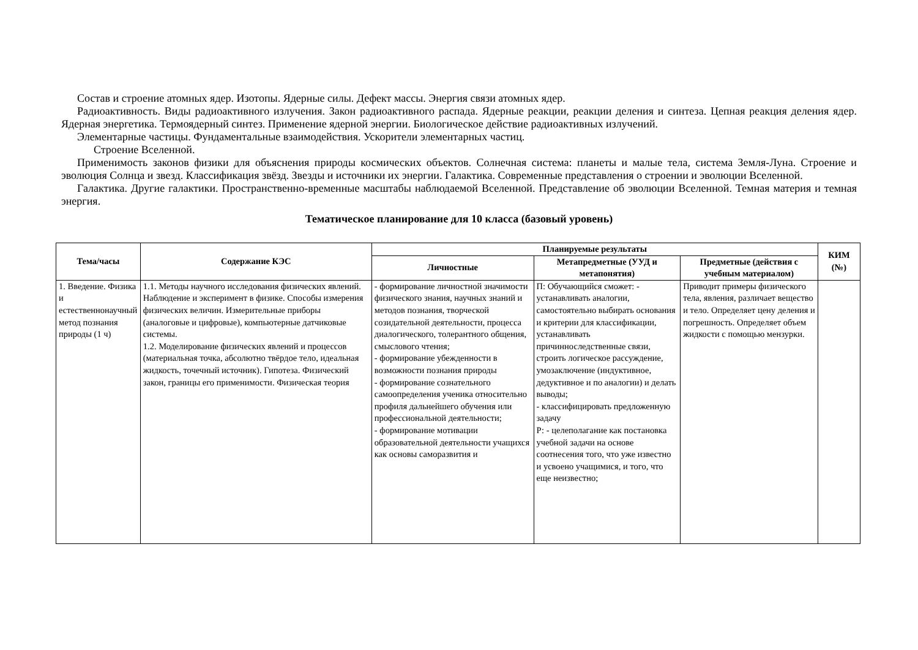Состав и строение атомных ядер. Изотопы. Ядерные силы. Дефект массы. Энергия связи атомных ядер.
Радиоактивность. Виды радиоактивного излучения. Закон радиоактивного распада. Ядерные реакции, реакции деления и синтеза. Цепная реакция деления ядер. Ядерная энергетика. Термоядерный синтез. Применение ядерной энергии. Биологическое действие радиоактивных излучений.
Элементарные частицы. Фундаментальные взаимодействия. Ускорители элементарных частиц.
Строение Вселенной.
Применимость законов физики для объяснения природы космических объектов. Солнечная система: планеты и малые тела, система Земля-Луна. Строение и эволюция Солнца и звезд. Классификация звёзд. Звезды и источники их энергии. Галактика. Современные представления о строении и эволюции Вселенной.
Галактика. Другие галактики. Пространственно-временные масштабы наблюдаемой Вселенной. Представление об эволюции Вселенной. Темная материя и темная энергия.
Тематическое планирование для 10 класса (базовый уровень)
| Тема/часы | Содержание КЭС | Планируемые результаты | | | КИМ (№) |
| --- | --- | --- | --- | --- | --- |
| | | Личностные | Метапредметные (УУД и метапонятия) | Предметные (действия с учебным материалом) | |
| 1. Введение. Физика и естественнонаучный метод познания природы (1 ч) | 1.1. Методы научного исследования физических явлений. Наблюдение и эксперимент в физике. Способы измерения физических величин. Измерительные приборы (аналоговые и цифровые), компьютерные датчиковые системы. 1.2. Моделирование физических явлений и процессов (материальная точка, абсолютно твёрдое тело, идеальная жидкость, точечный источник). Гипотеза. Физический закон, границы его применимости. Физическая теория | - формирование личностной значимости физического знания, научных знаний и методов познания, творческой созидательной деятельности, процесса диалогического, толерантного общения, смыслового чтения; - формирование убежденности в возможности познания природы - формирование сознательного самоопределения ученика относительно профиля дальнейшего обучения или профессиональной деятельности; - формирование мотивации образовательной деятельности учащихся как основы саморазвития и | П: Обучающийся сможет: - устанавливать аналогии, самостоятельно выбирать основания и критерии для классификации, устанавливать причинноследственные связи, строить логическое рассуждение, умозаключение (индуктивное, дедуктивное и по аналогии) и делать выводы; - классифицировать предложенную задачу Р: - целеполагание как постановка учебной задачи на основе соотнесения того, что уже известно и усвоено учащимися, и того, что еще неизвестно; | Приводит примеры физического тела, явления, различает вещество и тело. Определяет цену деления и погрешность. Определяет объем жидкости с помощью мензурки. | |